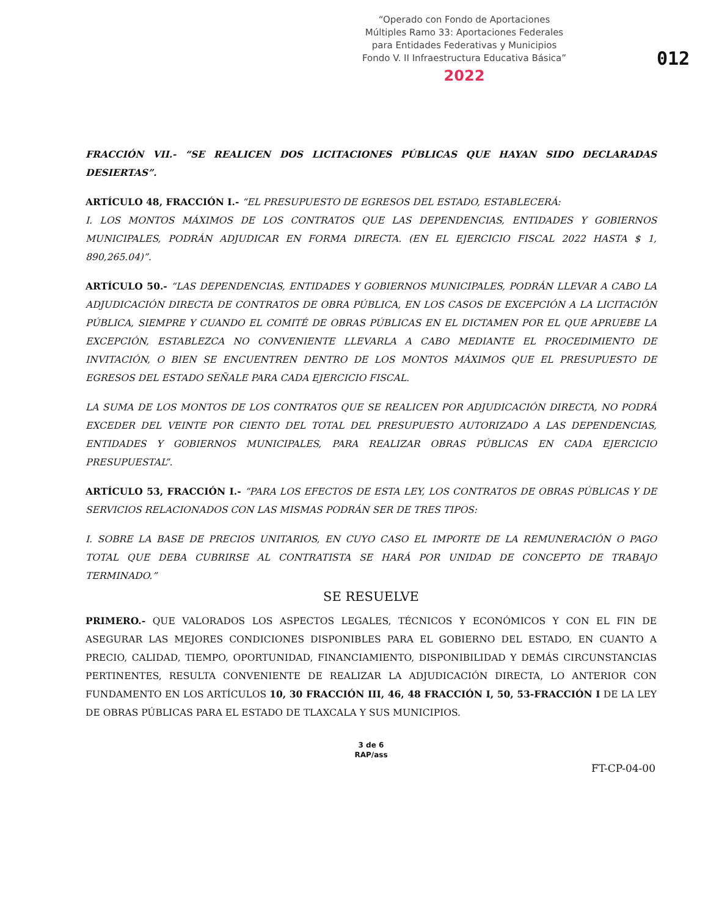“Operado con Fondo de Aportaciones
Múltiples Ramo 33: Aportaciones Federales
para Entidades Federativas y Municipios
Fondo V. II Infraestructura Educativa Básica”
2022
012
FRACCIÓN VII.- “SE REALICEN DOS LICITACIONES PÚBLICAS QUE HAYAN SIDO DECLARADAS DESIERTAS”.
ARTÍCULO 48, FRACCIÓN I.- “EL PRESUPUESTO DE EGRESOS DEL ESTADO, ESTABLECERÁ:
I. LOS MONTOS MÁXIMOS DE LOS CONTRATOS QUE LAS DEPENDENCIAS, ENTIDADES Y GOBIERNOS MUNICIPALES, PODRÁN ADJUDICAR EN FORMA DIRECTA. (EN EL EJERCICIO FISCAL 2022 HASTA $ 1, 890,265.04)”.
ARTÍCULO 50.- “LAS DEPENDENCIAS, ENTIDADES Y GOBIERNOS MUNICIPALES, PODRÁN LLEVAR A CABO LA ADJUDICACIÓN DIRECTA DE CONTRATOS DE OBRA PÚBLICA, EN LOS CASOS DE EXCEPCIÓN A LA LICITACIÓN PÚBLICA, SIEMPRE Y CUANDO EL COMITÉ DE OBRAS PÚBLICAS EN EL DICTAMEN POR EL QUE APRUEBE LA EXCEPCIÓN, ESTABLEZCA NO CONVENIENTE LLEVARLA A CABO MEDIANTE EL PROCEDIMIENTO DE INVITACIÓN, O BIEN SE ENCUENTREN DENTRO DE LOS MONTOS MÁXIMOS QUE EL PRESUPUESTO DE EGRESOS DEL ESTADO SEÑALE PARA CADA EJERCICIO FISCAL.
LA SUMA DE LOS MONTOS DE LOS CONTRATOS QUE SE REALICEN POR ADJUDICACIÓN DIRECTA, NO PODRÁ EXCEDER DEL VEINTE POR CIENTO DEL TOTAL DEL PRESUPUESTO AUTORIZADO A LAS DEPENDENCIAS, ENTIDADES Y GOBIERNOS MUNICIPALES, PARA REALIZAR OBRAS PÚBLICAS EN CADA EJERCICIO PRESUPUESTAL”.
ARTÍCULO 53, FRACCIÓN I.- “PARA LOS EFECTOS DE ESTA LEY, LOS CONTRATOS DE OBRAS PÚBLICAS Y DE SERVICIOS RELACIONADOS CON LAS MISMAS PODRÁN SER DE TRES TIPOS:
I. SOBRE LA BASE DE PRECIOS UNITARIOS, EN CUYO CASO EL IMPORTE DE LA REMUNERACIÓN O PAGO TOTAL QUE DEBA CUBRIRSE AL CONTRATISTA SE HARÁ POR UNIDAD DE CONCEPTO DE TRABAJO TERMINADO.”
SE RESUELVE
PRIMERO.- QUE VALORADOS LOS ASPECTOS LEGALES, TÉCNICOS Y ECONÓMICOS Y CON EL FIN DE ASEGURAR LAS MEJORES CONDICIONES DISPONIBLES PARA EL GOBIERNO DEL ESTADO, EN CUANTO A PRECIO, CALIDAD, TIEMPO, OPORTUNIDAD, FINANCIAMIENTO, DISPONIBILIDAD Y DEMÁS CIRCUNSTANCIAS PERTINENTES, RESULTA CONVENIENTE DE REALIZAR LA ADJUDICACIÓN DIRECTA, LO ANTERIOR CON FUNDAMENTO EN LOS ARTÍCULOS 10, 30 FRACCIÓN III, 46, 48 FRACCIÓN I, 50, 53-FRACCIÓN I DE LA LEY DE OBRAS PÚBLICAS PARA EL ESTADO DE TLAXCALA Y SUS MUNICIPIOS.
3 de 6
RAP/ass
FT-CP-04-00